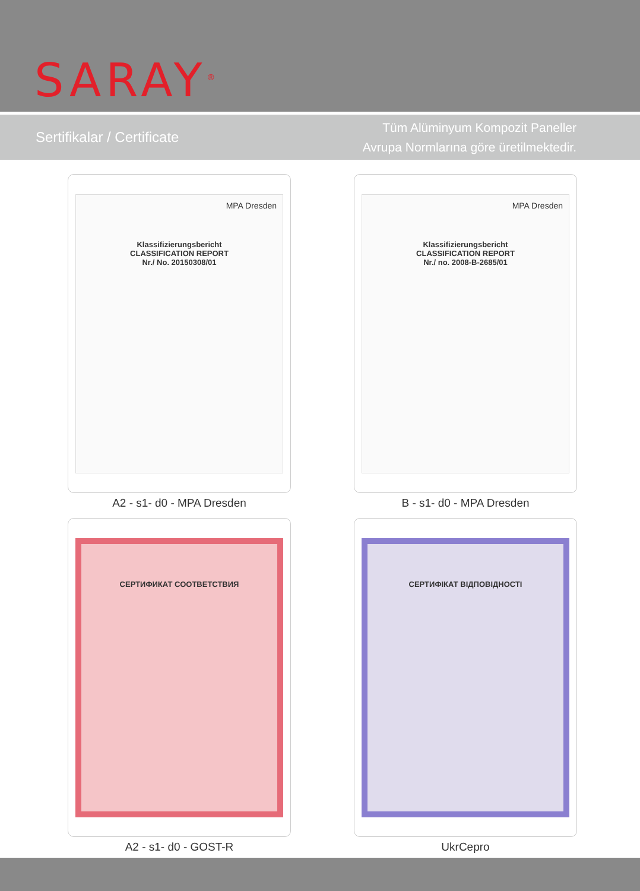SARAY<sup>®</sup>
Sertifikalar / Certificate
Tüm Alüminyum Kompozit Paneller
Avrupa Normlarına göre üretilmektedir.
MPA Dresden
Klassifizierungsbericht
CLASSIFICATION REPORT
Nr./ No. 20150308/01
A2 - s1- d0 - MPA Dresden
MPA Dresden
Klassifizierungsbericht
CLASSIFICATION REPORT
Nr./ no. 2008-B-2685/01
B - s1- d0 - MPA Dresden
СЕРТИФИКАТ СООТВЕТСТВИЯ
A2 - s1- d0 - GOST-R
СЕРТИФІКАТ ВІДПОВІДНОСТІ
UkrCepro